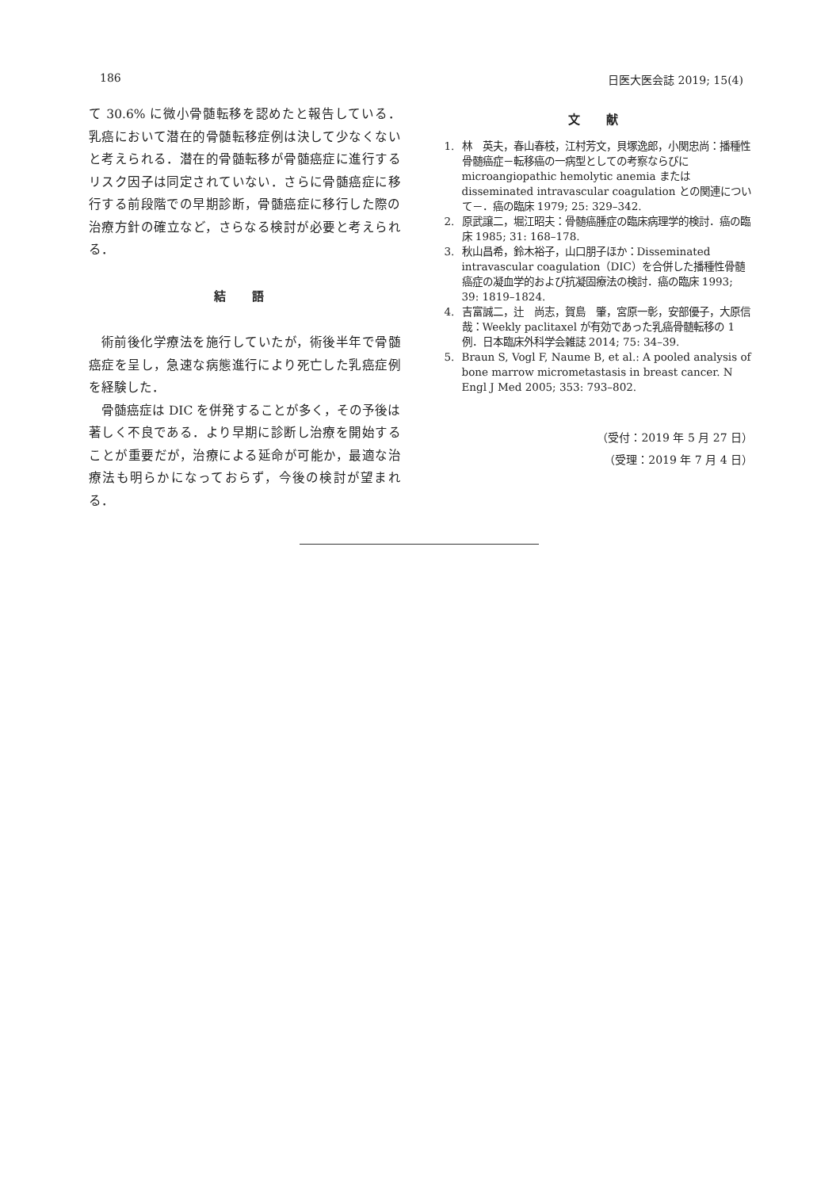186 日医大医会誌 2019; 15(4)
て 30.6% に微小骨髄転移を認めたと報告している．乳癌において潜在的骨髄転移症例は決して少なくないと考えられる．潜在的骨髄転移が骨髄癌症に進行するリスク因子は同定されていない．さらに骨髄癌症に移行する前段階での早期診断，骨髄癌症に移行した際の治療方針の確立など，さらなる検討が必要と考えられる．
結 語
術前後化学療法を施行していたが，術後半年で骨髄癌症を呈し，急速な病態進行により死亡した乳癌症例を経験した．
骨髄癌症は DIC を併発することが多く，その予後は著しく不良である．より早期に診断し治療を開始することが重要だが，治療による延命が可能か，最適な治療法も明らかになっておらず，今後の検討が望まれる．
文 献
1. 林　英夫，春山春枝，江村芳文，貝塚逸郎，小関忠尚：播種性骨髄癌症－転移癌の一病型としての考察ならびに microangiopathic hemolytic anemia または disseminated intravascular coagulation との関連について－．癌の臨床 1979; 25: 329–342.
2. 原武譲二，堀江昭夫：骨髄癌腫症の臨床病理学的検討．癌の臨床 1985; 31: 168–178.
3. 秋山昌希，鈴木裕子，山口朋子ほか：Disseminated intravascular coagulation（DIC）を合併した播種性骨髄癌症の凝血学的および抗凝固療法の検討．癌の臨床 1993; 39: 1819–1824.
4. 吉富誠二，辻　尚志，賀島　肇，宮原一彰，安部優子，大原信哉：Weekly paclitaxel が有効であった乳癌骨髄転移の 1 例．日本臨床外科学会雑誌 2014; 75: 34–39.
5. Braun S, Vogl F, Naume B, et al.: A pooled analysis of bone marrow micrometastasis in breast cancer. N Engl J Med 2005; 353: 793–802.
（受付：2019 年 5 月 27 日）
（受理：2019 年 7 月 4 日）